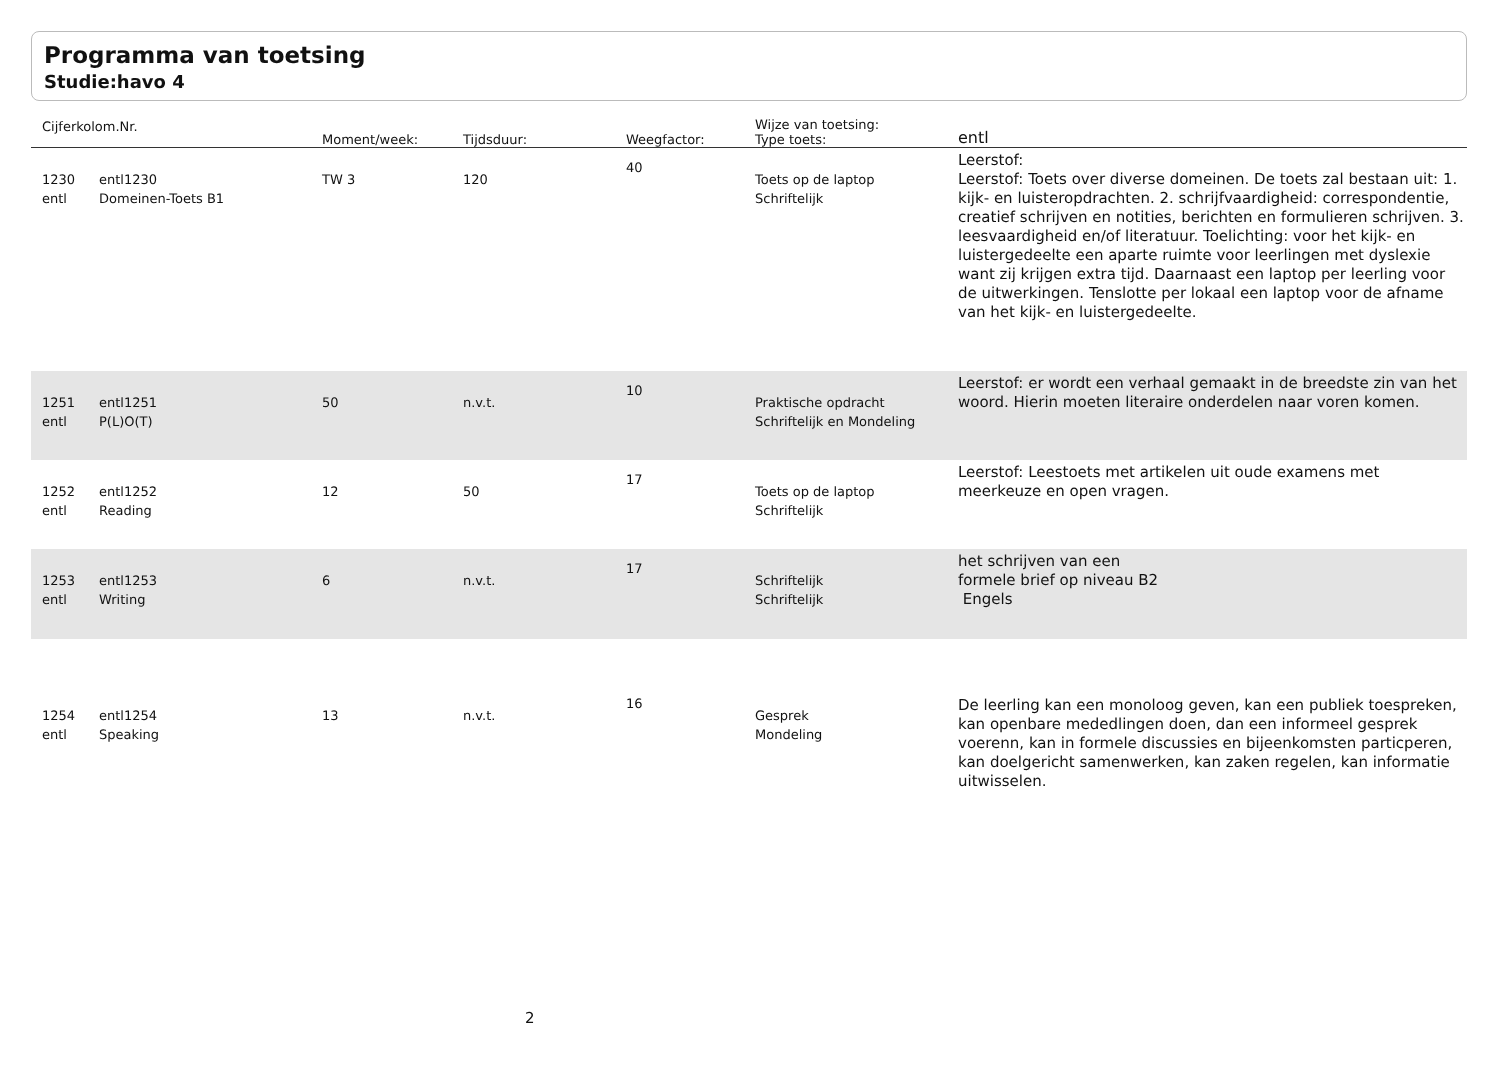Programma van toetsing
Studie:havo 4
| Cijferkolom.Nr. | | Moment/week: | Tijdsduur: | Weegfactor: | Wijze van toetsing: Type toets: | entl |
| --- | --- | --- | --- | --- | --- | --- |
| 1230 entl | entl1230 Domeinen-Toets B1 | TW 3 | 120 | 40 | Toets op de laptop Schriftelijk | Leerstof: Leerstof: Toets over diverse domeinen. De toets zal bestaan uit: 1. kijk- en luisteropdrachten. 2. schrijfvaardigheid: correspondentie, creatief schrijven en notities, berichten en formulieren schrijven. 3. leesvaardigheid en/of literatuur. Toelichting: voor het kijk- en luistergedeelte een aparte ruimte voor leerlingen met dyslexie want zij krijgen extra tijd. Daarnaast een laptop per leerling voor de uitwerkingen. Tenslotte per lokaal een laptop voor de afname van het kijk- en luistergedeelte. |
| 1251 entl | entl1251 P(L)O(T) | 50 | n.v.t. | 10 | Praktische opdracht Schriftelijk en Mondeling | Leerstof: er wordt een verhaal gemaakt in de breedste zin van het woord. Hierin moeten literaire onderdelen naar voren komen. |
| 1252 entl | entl1252 Reading | 12 | 50 | 17 | Toets op de laptop Schriftelijk | Leerstof: Leestoets met artikelen uit oude examens met meerkeuze en open vragen. |
| 1253 entl | entl1253 Writing | 6 | n.v.t. | 17 | Schriftelijk Schriftelijk | het schrijven van een formele brief op niveau B2 Engels |
| 1254 entl | entl1254 Speaking | 13 | n.v.t. | 16 | Gesprek Mondeling | De leerling kan een monoloog geven, kan een publiek toespreken, kan openbare mededlingen doen, dan een informeel gesprek voerenn, kan in formele discussies en bijeenkomsten particperen, kan doelgericht samenwerken, kan zaken regelen, kan informatie uitwisselen. |
2